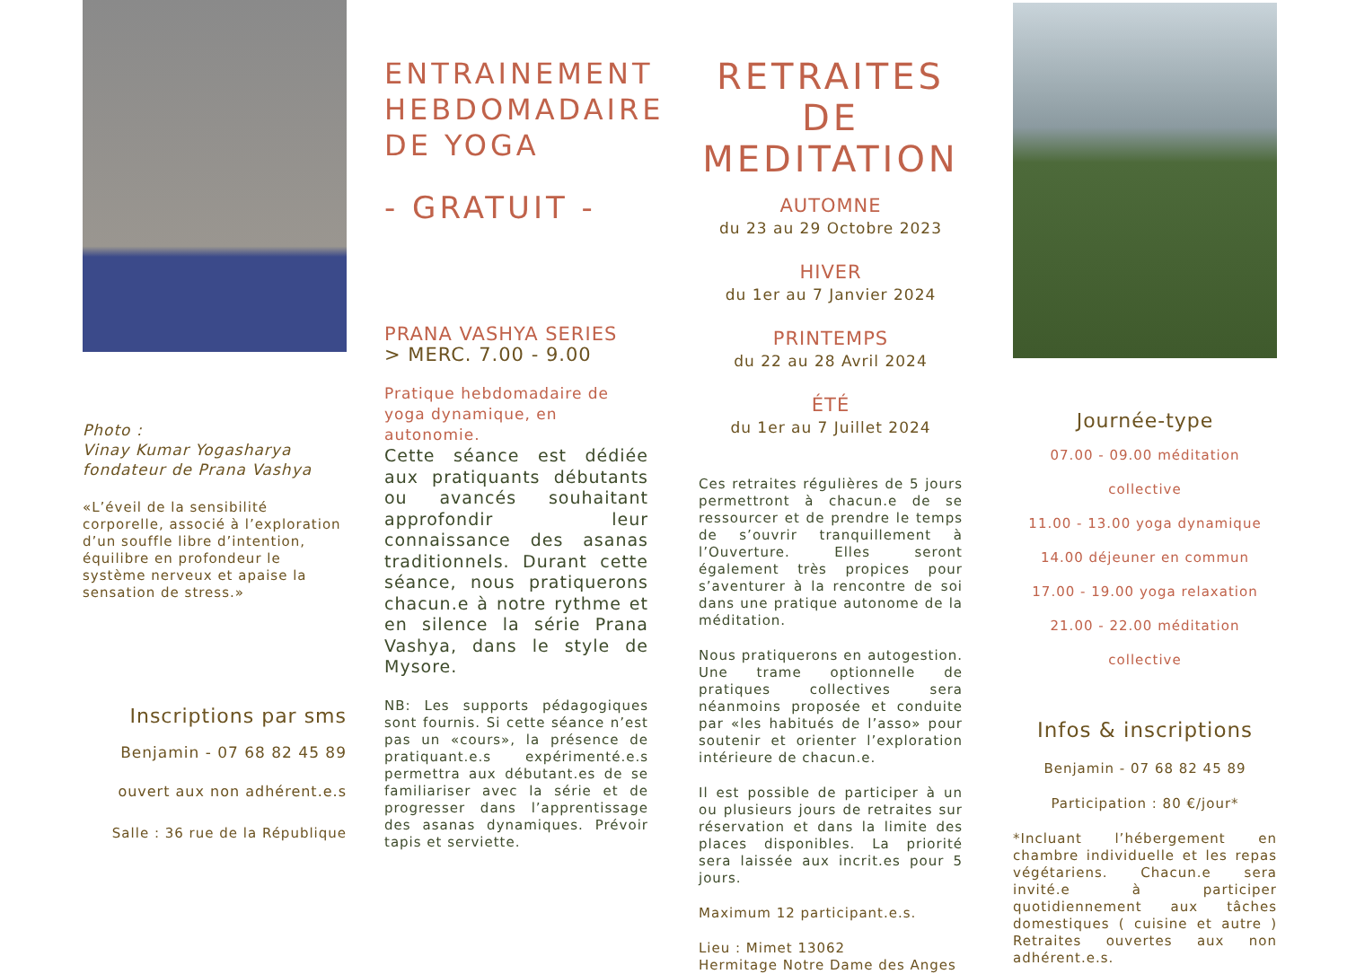Photo :
Vinay Kumar Yogasharya fondateur de Prana Vashya
«L’éveil de la sensibilité corporelle, associé à l’exploration d’un souffle libre d’intention, équilibre en profondeur le système nerveux et apaise la sensation de stress.»
Inscriptions par sms
Benjamin - 07 68 82 45 89
ouvert aux non adhérent.e.s
Salle : 36 rue de la République
ENTRAINEMENT HEBDOMADAIRE DE YOGA
- GRATUIT -
PRANA VASHYA SERIES
> MERC. 7.00 - 9.00
Pratique hebdomadaire de yoga dynamique, en autonomie.
Cette séance est dédiée aux pratiquants débutants ou avancés souhaitant approfondir leur connaissance des asanas traditionnels. Durant cette séance, nous pratiquerons chacun.e à notre rythme et en silence la série Prana Vashya, dans le style de Mysore.
NB: Les supports pédagogiques sont fournis. Si cette séance n’est pas un «cours», la présence de pratiquant.e.s expérimenté.e.s permettra aux débutant.es de se familiariser avec la série et de progresser dans l’apprentissage des asanas dynamiques. Prévoir tapis et serviette.
RETRAITES DE MEDITATION
AUTOMNE
du 23 au 29 Octobre 2023
HIVER
du 1er au 7 Janvier 2024
PRINTEMPS
du 22 au 28 Avril 2024
ÉTÉ
du 1er au 7 Juillet 2024
Ces retraites régulières de 5 jours permettront à chacun.e de se ressourcer et de prendre le temps de s’ouvrir tranquillement à l’Ouverture. Elles seront également très propices pour s’aventurer à la rencontre de soi dans une pratique autonome de la méditation.
Nous pratiquerons en autogestion. Une trame optionnelle de pratiques collectives sera néanmoins proposée et conduite par «les habitués de l’asso» pour soutenir et orienter l’exploration intérieure de chacun.e.
Il est possible de participer à un ou plusieurs jours de retraites sur réservation et dans la limite des places disponibles. La priorité sera laissée aux incrit.es pour 5 jours.
Maximum 12 participant.e.s.
Lieu : Mimet 13062
Hermitage Notre Dame des Anges
Journée-type
07.00 - 09.00 méditation collective
11.00 - 13.00 yoga dynamique
14.00 déjeuner en commun
17.00 - 19.00 yoga relaxation
21.00 - 22.00 méditation collective
Infos & inscriptions
Benjamin - 07 68 82 45 89
Participation : 80 €/jour*
*Incluant l’hébergement en chambre individuelle et les repas végétariens. Chacun.e sera invité.e à participer quotidiennement aux tâches domestiques ( cuisine et autre ) Retraites ouvertes aux non adhérent.e.s.